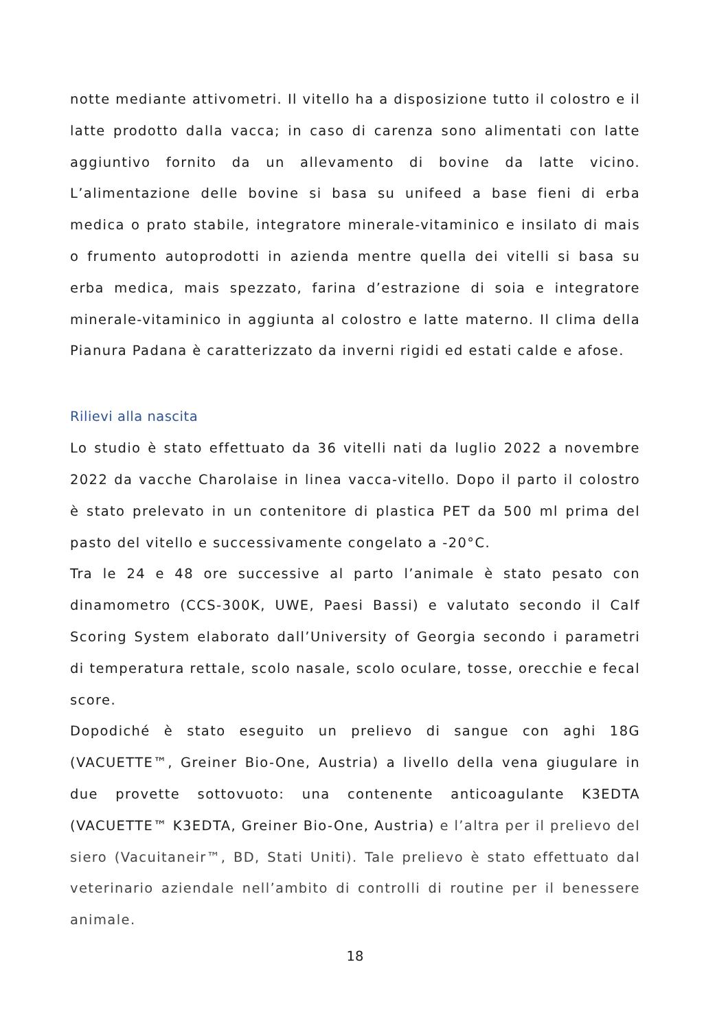notte mediante attivometri. Il vitello ha a disposizione tutto il colostro e il latte prodotto dalla vacca; in caso di carenza sono alimentati con latte aggiuntivo fornito da un allevamento di bovine da latte vicino. L’alimentazione delle bovine si basa su unifeed a base fieni di erba medica o prato stabile, integratore minerale-vitaminico e insilato di mais o frumento autoprodotti in azienda mentre quella dei vitelli si basa su erba medica, mais spezzato, farina d’estrazione di soia e integratore minerale-vitaminico in aggiunta al colostro e latte materno. Il clima della Pianura Padana è caratterizzato da inverni rigidi ed estati calde e afose.
Rilievi alla nascita
Lo studio è stato effettuato da 36 vitelli nati da luglio 2022 a novembre 2022 da vacche Charolaise in linea vacca-vitello. Dopo il parto il colostro è stato prelevato in un contenitore di plastica PET da 500 ml prima del pasto del vitello e successivamente congelato a -20°C.
Tra le 24 e 48 ore successive al parto l’animale è stato pesato con dinamometro (CCS-300K, UWE, Paesi Bassi) e valutato secondo il Calf Scoring System elaborato dall’University of Georgia secondo i parametri di temperatura rettale, scolo nasale, scolo oculare, tosse, orecchie e fecal score.
Dopodiché è stato eseguito un prelievo di sangue con aghi 18G (VACUETTE™, Greiner Bio-One, Austria) a livello della vena giugulare in due provette sottovuoto: una contenente anticoagulante K3EDTA (VACUETTE™ K3EDTA, Greiner Bio-One, Austria) e l’altra per il prelievo del siero (Vacuitaneir™, BD, Stati Uniti). Tale prelievo è stato effettuato dal veterinario aziendale nell’ambito di controlli di routine per il benessere animale.
18